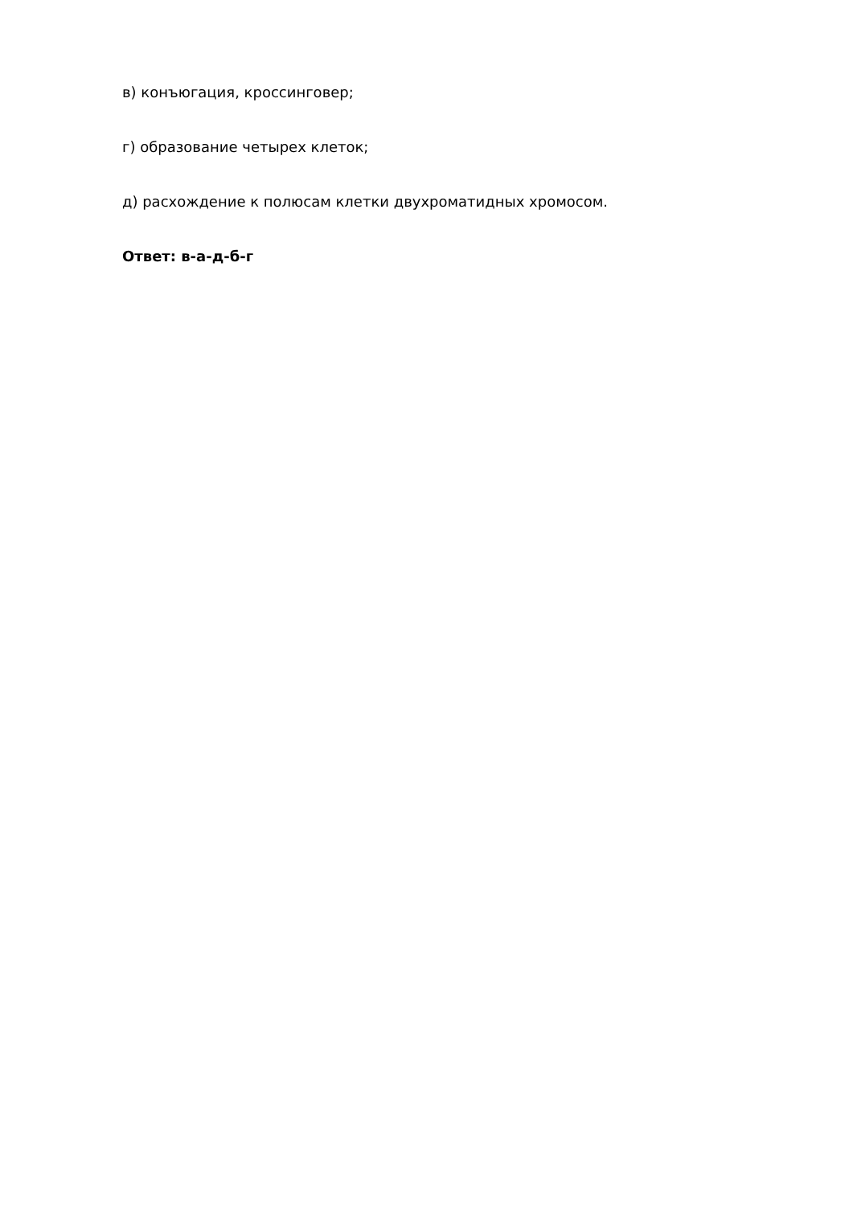в) конъюгация, кроссинговер;
г) образование четырех клеток;
д) расхождение к полюсам клетки двухроматидных хромосом.
Ответ: в-а-д-б-г